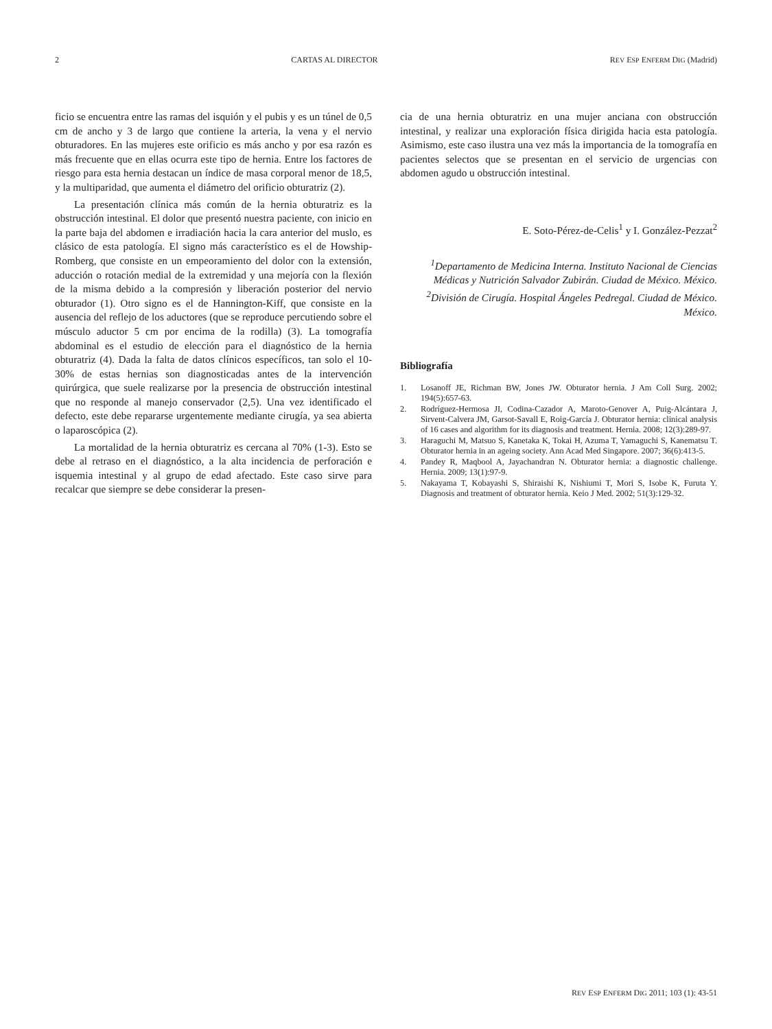2 CARTAS AL DIRECTOR REV ESP ENFERM DIG (Madrid)
ficio se encuentra entre las ramas del isquión y el pubis y es un túnel de 0,5 cm de ancho y 3 de largo que contiene la arteria, la vena y el nervio obturadores. En las mujeres este orificio es más ancho y por esa razón es más frecuente que en ellas ocurra este tipo de hernia. Entre los factores de riesgo para esta hernia destacan un índice de masa corporal menor de 18,5, y la multiparidad, que aumenta el diámetro del orificio obturatriz (2).
La presentación clínica más común de la hernia obturatriz es la obstrucción intestinal. El dolor que presentó nuestra paciente, con inicio en la parte baja del abdomen e irradiación hacia la cara anterior del muslo, es clásico de esta patología. El signo más característico es el de Howship-Romberg, que consiste en un empeoramiento del dolor con la extensión, aducción o rotación medial de la extremidad y una mejoría con la flexión de la misma debido a la compresión y liberación posterior del nervio obturador (1). Otro signo es el de Hannington-Kiff, que consiste en la ausencia del reflejo de los aductores (que se reproduce percutiendo sobre el músculo aductor 5 cm por encima de la rodilla) (3). La tomografía abdominal es el estudio de elección para el diagnóstico de la hernia obturatriz (4). Dada la falta de datos clínicos específicos, tan solo el 10-30% de estas hernias son diagnosticadas antes de la intervención quirúrgica, que suele realizarse por la presencia de obstrucción intestinal que no responde al manejo conservador (2,5). Una vez identificado el defecto, este debe repararse urgentemente mediante cirugía, ya sea abierta o laparoscópica (2).
La mortalidad de la hernia obturatriz es cercana al 70% (1-3). Esto se debe al retraso en el diagnóstico, a la alta incidencia de perforación e isquemia intestinal y al grupo de edad afectado. Este caso sirve para recalcar que siempre se debe considerar la presen-
cia de una hernia obturatriz en una mujer anciana con obstrucción intestinal, y realizar una exploración física dirigida hacia esta patología. Asimismo, este caso ilustra una vez más la importancia de la tomografía en pacientes selectos que se presentan en el servicio de urgencias con abdomen agudo u obstrucción intestinal.
E. Soto-Pérez-de-Celis<sup>1</sup> y I. González-Pezzat<sup>2</sup>
<sup>1</sup> Departamento de Medicina Interna. Instituto Nacional de Ciencias Médicas y Nutrición Salvador Zubirán. Ciudad de México. México. <sup>2</sup>División de Cirugía. Hospital Ángeles Pedregal. Ciudad de México. México.
Bibliografía
1. Losanoff JE, Richman BW, Jones JW. Obturator hernia. J Am Coll Surg. 2002; 194(5):657-63.
2. Rodríguez-Hermosa JI, Codina-Cazador A, Maroto-Genover A, Puig-Alcántara J, Sirvent-Calvera JM, Garsot-Savall E, Roig-García J. Obturator hernia: clinical analysis of 16 cases and algorithm for its diagnosis and treatment. Hernia. 2008; 12(3):289-97.
3. Haraguchi M, Matsuo S, Kanetaka K, Tokai H, Azuma T, Yamaguchi S, Kanematsu T. Obturator hernia in an ageing society. Ann Acad Med Singapore. 2007; 36(6):413-5.
4. Pandey R, Maqbool A, Jayachandran N. Obturator hernia: a diagnostic challenge. Hernia. 2009; 13(1):97-9.
5. Nakayama T, Kobayashi S, Shiraishi K, Nishiumi T, Mori S, Isobe K, Furuta Y. Diagnosis and treatment of obturator hernia. Keio J Med. 2002; 51(3):129-32.
REV ESP ENFERM DIG 2011; 103 (1): 43-51